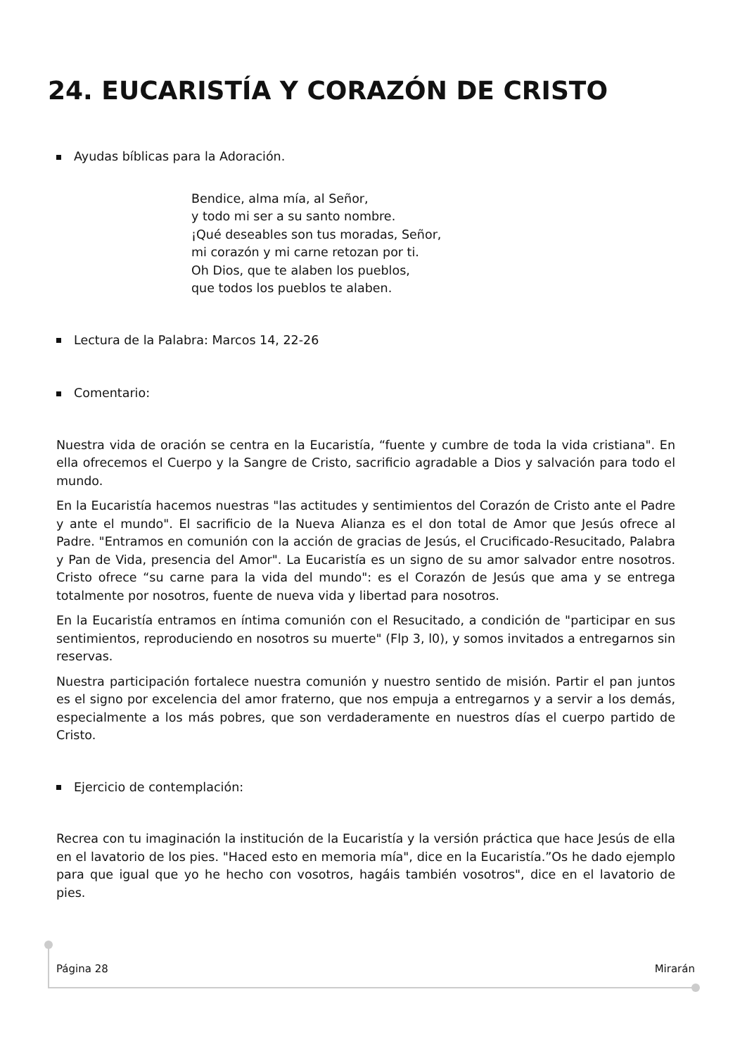24. EUCARISTÍA Y CORAZÓN DE CRISTO
Ayudas bíblicas para la Adoración.
Bendice, alma mía, al Señor,
y todo mi ser a su santo nombre.
¡Qué deseables son tus moradas, Señor,
mi corazón y mi carne retozan por ti.
Oh Dios, que te alaben los pueblos,
que todos los pueblos te alaben.
Lectura de la Palabra: Marcos 14, 22-26
Comentario:
Nuestra vida de oración se centra en la Eucaristía, “fuente y cumbre de toda la vida cristiana". En ella ofrecemos el Cuerpo y la Sangre de Cristo, sacrificio agradable a Dios y salvación para todo el mundo.
En la Eucaristía hacemos nuestras "las actitudes y sentimientos del Corazón de Cristo ante el Padre y ante el mundo". El sacrificio de la Nueva Alianza es el don total de Amor que Jesús ofrece al Padre. "Entramos en comunión con la acción de gracias de Jesús, el Crucificado-Resucitado, Palabra y Pan de Vida, presencia del Amor". La Eucaristía es un signo de su amor salvador entre nosotros. Cristo ofrece “su carne para la vida del mundo": es el Corazón de Jesús que ama y se entrega totalmente por nosotros, fuente de nueva vida y libertad para nosotros.
En la Eucaristía entramos en íntima comunión con el Resucitado, a condición de "participar en sus sentimientos, reproduciendo en nosotros su muerte" (Flp 3, l0), y somos invitados a entregarnos sin reservas.
Nuestra participación fortalece nuestra comunión y nuestro sentido de misión. Partir el pan juntos es el signo por excelencia del amor fraterno, que nos empuja a entregarnos y a servir a los demás, especialmente a los más pobres, que son verdaderamente en nuestros días el cuerpo partido de Cristo.
Ejercicio de contemplación:
Recrea con tu imaginación la institución de la Eucaristía y la versión práctica que hace Jesús de ella en el lavatorio de los pies. "Haced esto en memoria mía", dice en la Eucaristía.”Os he dado ejemplo para que igual que yo he hecho con vosotros, hagáis también vosotros", dice en el lavatorio de pies.
Página 28 Mirarán